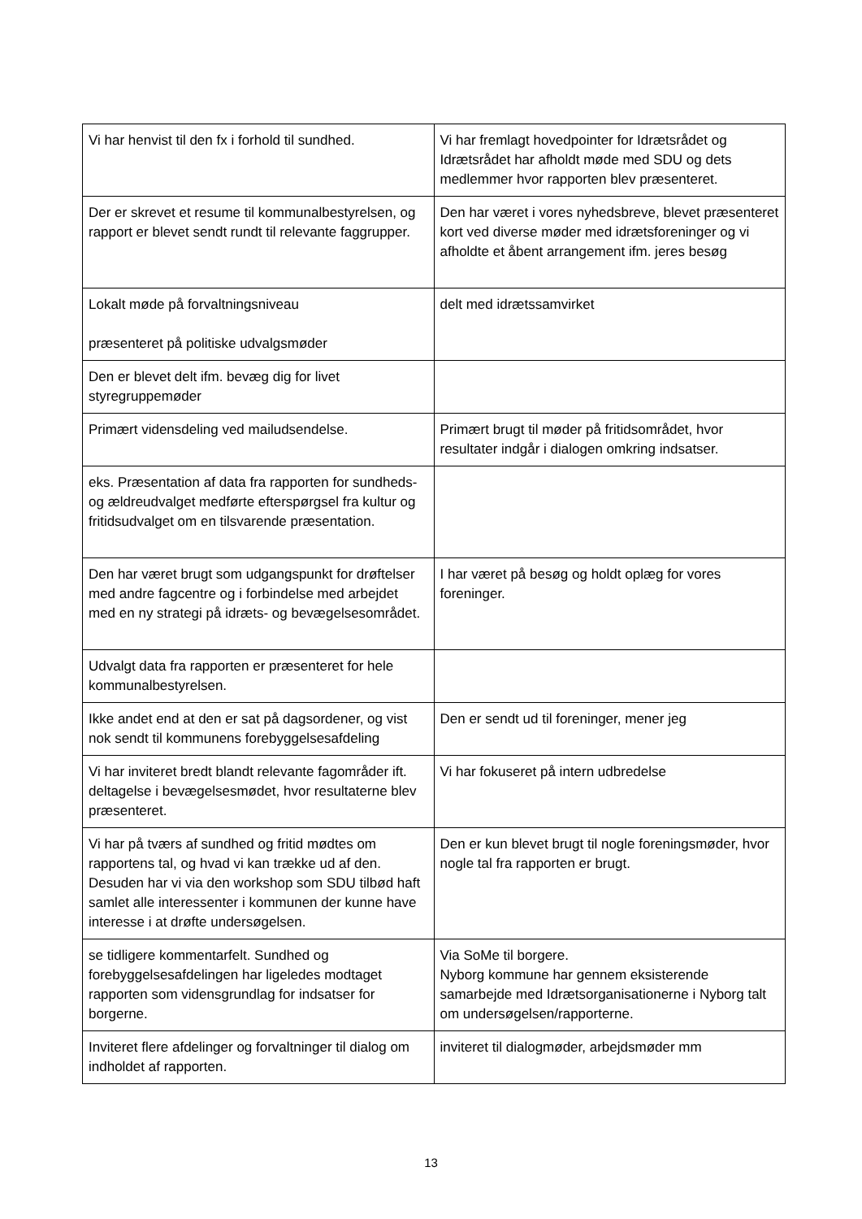| Vi har henvist til den fx i forhold til sundhed. | Vi har fremlagt hovedpointer for Idrætsrådet og Idrætsrådet har afholdt møde med SDU og dets medlemmer hvor rapporten blev præsenteret. |
| Der er skrevet et resume til kommunalbestyrelsen, og rapport er blevet sendt rundt til relevante faggrupper. | Den har været i vores nyhedsbreve, blevet præsenteret kort ved diverse møder med idrætsforeninger og vi afholdte et åbent arrangement ifm. jeres besøg |
| Lokalt møde på forvaltningsniveau præsenteret på politiske udvalgsmøder | delt med idrætssamvirket |
| Den er blevet delt ifm. bevæg dig for livet styregruppemøder | |
| Primært vidensdeling ved mailudsendelse. | Primært brugt til møder på fritidsområdet, hvor resultater indgår i dialogen omkring indsatser. |
| eks. Præsentation af data fra rapporten for sundheds- og ældreudvalget medførte efterspørgsel fra kultur og fritidsudvalget om en tilsvarende præsentation. | |
| Den har været brugt som udgangspunkt for drøftelser med andre fagcentre og i forbindelse med arbejdet med en ny strategi på idræts- og bevægelsesområdet. | I har været på besøg og holdt oplæg for vores foreninger. |
| Udvalgt data fra rapporten er præsenteret for hele kommunalbestyrelsen. | |
| Ikke andet end at den er sat på dagsordener, og vist nok sendt til kommunens forebyggelsesafdeling | Den er sendt ud til foreninger, mener jeg |
| Vi har inviteret bredt blandt relevante fagområder ift. deltagelse i bevægelsesmødet, hvor resultaterne blev præsenteret. | Vi har fokuseret på intern udbredelse |
| Vi har på tværs af sundhed og fritid mødtes om rapportens tal, og hvad vi kan trække ud af den. Desuden har vi via den workshop som SDU tilbød haft samlet alle interessenter i kommunen der kunne have interesse i at drøfte undersøgelsen. | Den er kun blevet brugt til nogle foreningsmøder, hvor nogle tal fra rapporten er brugt. |
| se tidligere kommentarfelt. Sundhed og forebyggelsesafdelingen har ligeledes modtaget rapporten som vidensgrundlag for indsatser for borgerne. | Via SoMe til borgere. Nyborg kommune har gennem eksisterende samarbejde med Idrætsorganisationerne i Nyborg talt om undersøgelsen/rapporterne. |
| Inviteret flere afdelinger og forvaltninger til dialog om indholdet af rapporten. | inviteret til dialogmøder, arbejdsmøder mm |
13